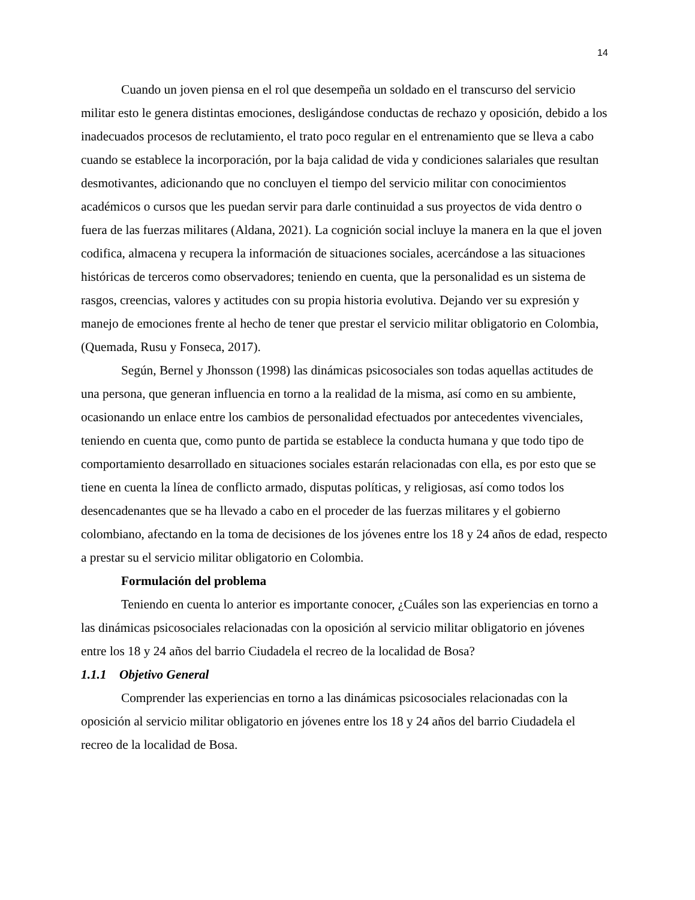14
Cuando un joven piensa en el rol que desempeña un soldado en el transcurso del servicio militar esto le genera distintas emociones, desligándose conductas de rechazo y oposición, debido a los inadecuados procesos de reclutamiento, el trato poco regular en el entrenamiento que se lleva a cabo cuando se establece la incorporación, por la baja calidad de vida y condiciones salariales que resultan desmotivantes, adicionando que no concluyen el tiempo del servicio militar con conocimientos académicos o cursos que les puedan servir para darle continuidad a sus proyectos de vida dentro o fuera de las fuerzas militares (Aldana, 2021). La cognición social incluye la manera en la que el joven codifica, almacena y recupera la información de situaciones sociales, acercándose a las situaciones históricas de terceros como observadores; teniendo en cuenta, que la personalidad es un sistema de rasgos, creencias, valores y actitudes con su propia historia evolutiva. Dejando ver su expresión y manejo de emociones frente al hecho de tener que prestar el servicio militar obligatorio en Colombia, (Quemada, Rusu y Fonseca, 2017).
Según, Bernel y Jhonsson (1998) las dinámicas psicosociales son todas aquellas actitudes de una persona, que generan influencia en torno a la realidad de la misma, así como en su ambiente, ocasionando un enlace entre los cambios de personalidad efectuados por antecedentes vivenciales, teniendo en cuenta que, como punto de partida se establece la conducta humana y que todo tipo de comportamiento desarrollado en situaciones sociales estarán relacionadas con ella, es por esto que se tiene en cuenta la línea de conflicto armado, disputas políticas, y religiosas, así como todos los desencadenantes que se ha llevado a cabo en el proceder de las fuerzas militares y el gobierno colombiano, afectando en la toma de decisiones de los jóvenes entre los 18 y 24 años de edad, respecto a prestar su el servicio militar obligatorio en Colombia.
Formulación del problema
Teniendo en cuenta lo anterior es importante conocer, ¿Cuáles son las experiencias en torno a las dinámicas psicosociales relacionadas con la oposición al servicio militar obligatorio en jóvenes entre los 18 y 24 años del barrio Ciudadela el recreo de la localidad de Bosa?
1.1.1 Objetivo General
Comprender las experiencias en torno a las dinámicas psicosociales relacionadas con la oposición al servicio militar obligatorio en jóvenes entre los 18 y 24 años del barrio Ciudadela el recreo de la localidad de Bosa.